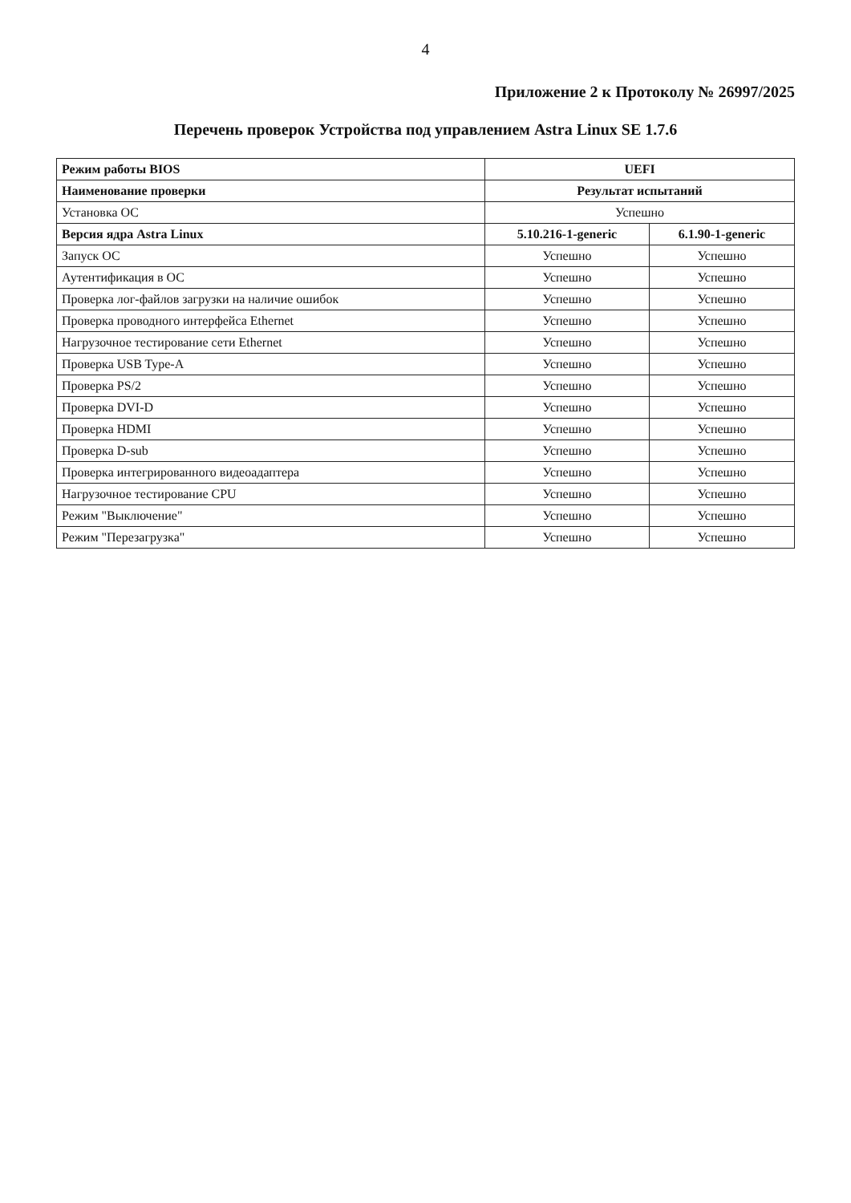4
Приложение 2 к Протоколу № 26997/2025
Перечень проверок Устройства под управлением Astra Linux SE 1.7.6
| Режим работы BIOS | UEFI | |
| --- | --- | --- |
| Наименование проверки | Результат испытаний | |
| Установка ОС | Успешно | |
| Версия ядра Astra Linux | 5.10.216-1-generic | 6.1.90-1-generic |
| Запуск ОС | Успешно | Успешно |
| Аутентификация в ОС | Успешно | Успешно |
| Проверка лог-файлов загрузки на наличие ошибок | Успешно | Успешно |
| Проверка проводного интерфейса Ethernet | Успешно | Успешно |
| Нагрузочное тестирование сети Ethernet | Успешно | Успешно |
| Проверка USB Type-A | Успешно | Успешно |
| Проверка PS/2 | Успешно | Успешно |
| Проверка DVI-D | Успешно | Успешно |
| Проверка HDMI | Успешно | Успешно |
| Проверка D-sub | Успешно | Успешно |
| Проверка интегрированного видеоадаптера | Успешно | Успешно |
| Нагрузочное тестирование CPU | Успешно | Успешно |
| Режим "Выключение" | Успешно | Успешно |
| Режим "Перезагрузка" | Успешно | Успешно |